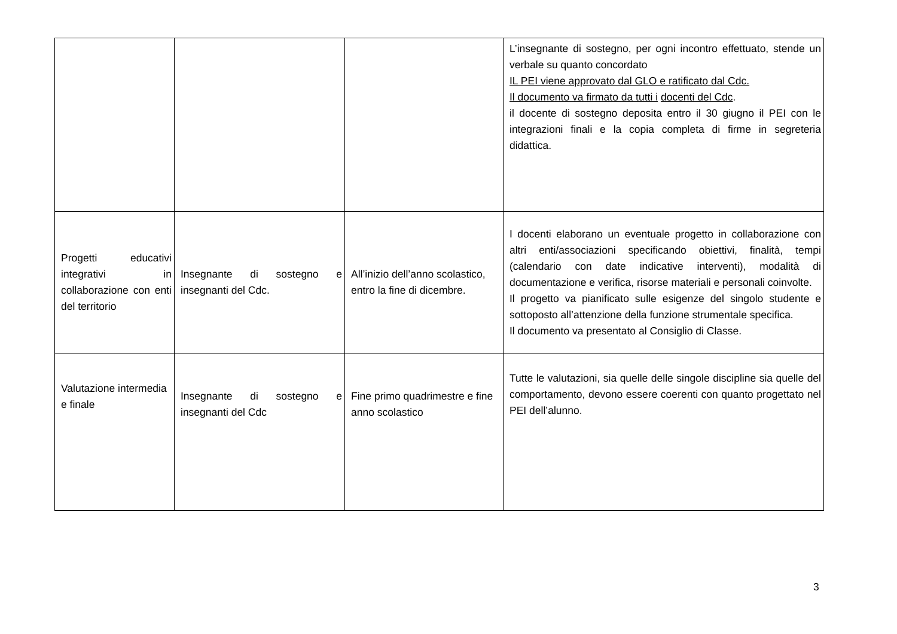| | | | L’insegnante di sostegno, per ogni incontro effettuato, stende un verbale su quanto concordato IL PEI viene approvato dal GLO e ratificato dal Cdc. Il documento va firmato da tutti i docenti del Cdc . il docente di sostegno deposita entro il 30 giugno il PEI con le integrazioni finali e la copia completa di firme in segreteria didattica. |
| Progetti educativi integrativi in collaborazione con enti del territorio | Insegnante di sostegno e insegnanti del Cdc. | All’inizio dell’anno scolastico, entro la fine di dicembre. | I docenti elaborano un eventuale progetto in collaborazione con altri enti/associazioni specificando obiettivi, finalità, tempi (calendario con date indicative interventi), modalità di documentazione e verifica, risorse materiali e personali coinvolte. Il progetto va pianificato sulle esigenze del singolo studente e sottoposto all’attenzione della funzione strumentale specifica. Il documento va presentato al Consiglio di Classe. |
| Valutazione intermedia e finale | Insegnante di sostegno e insegnanti del Cdc | Fine primo quadrimestre e fine anno scolastico | Tutte le valutazioni, sia quelle delle singole discipline sia quelle del comportamento, devono essere coerenti con quanto progettato nel PEI dell’alunno. |
3